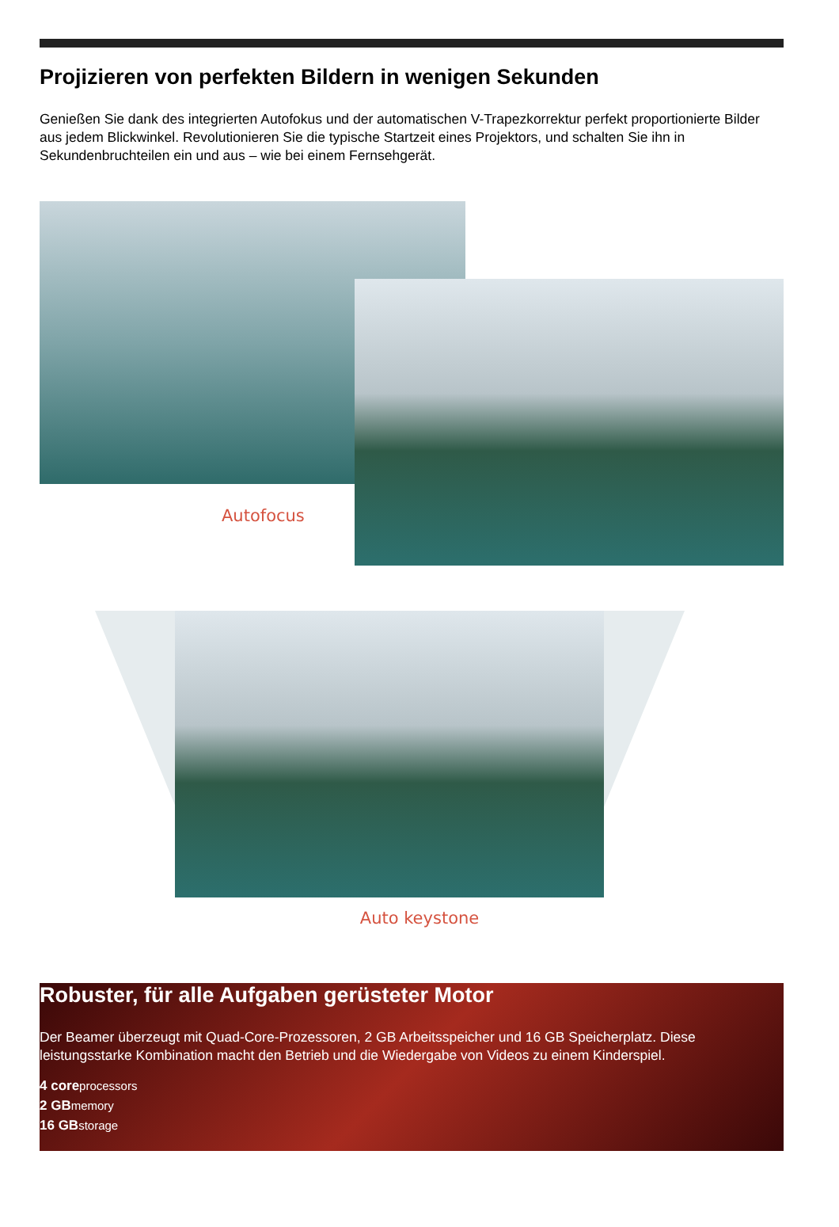Projizieren von perfekten Bildern in wenigen Sekunden
Genießen Sie dank des integrierten Autofokus und der automatischen V-Trapezkorrektur perfekt proportionierte Bilder aus jedem Blickwinkel. Revolutionieren Sie die typische Startzeit eines Projektors, und schalten Sie ihn in Sekundenbruchteilen ein und aus – wie bei einem Fernsehgerät.
Autofocus
Auto keystone
Robuster, für alle Aufgaben gerüsteter Motor
Der Beamer überzeugt mit Quad-Core-Prozessoren, 2 GB Arbeitsspeicher und 16 GB Speicherplatz. Diese leistungsstarke Kombination macht den Betrieb und die Wiedergabe von Videos zu einem Kinderspiel.
4 coreprocessors
2 GBmemory
16 GBstorage